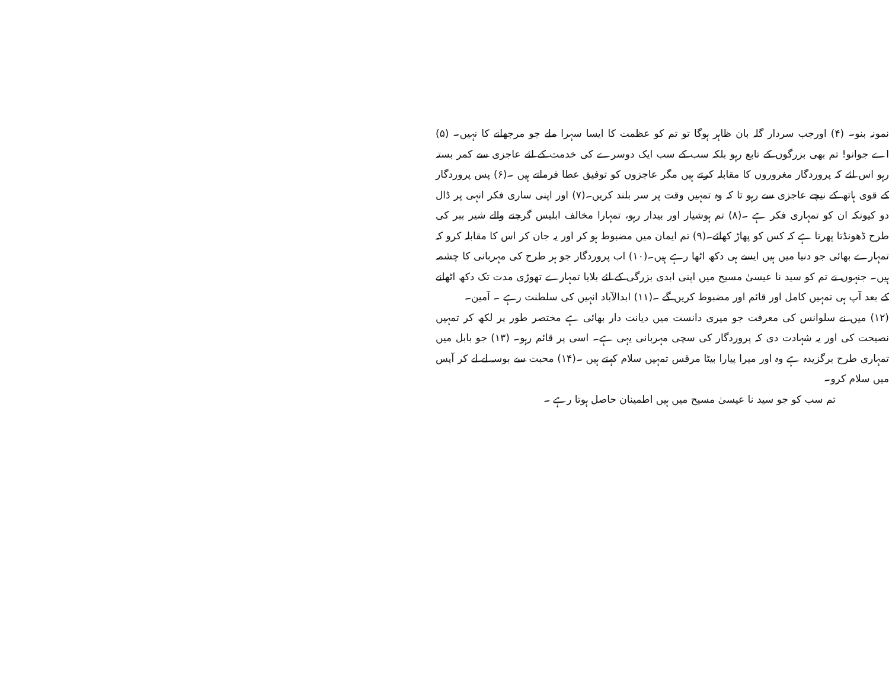نمونہ بنو۔ (۴) اورجب سردار گلہ بان ظاہر ہوگا تو تم کو عظمت کا ایسا سہرا ملے جو مرجھانے کا نہیں۔ (۵) اے جوانو! تم بھی بزرگوں کے تابع رہو بلکہ سب کے سب ایک دوسرے کی خدمت کے لئے عاجزی سے کمر بستہ رہو اس لئے کہ پروردگار مغروروں کا مقابلہ کرتے ہیں مگر عاجزوں کو توفیق عطا فرماتے ہیں ۔(۶) پس پروردگار کے قوی ہاتھ کے نیچے عاجزی سے رہو تا کہ وہ تمہیں وقت پر سر بلند کریں۔(۷) اور اپنی ساری فکر انہی پر ڈال دو کیونکہ ان کو تمہاری فکر ہے ۔(۸) تم ہوشیار اور بیدار رہو، تمہارا مخالف ابلیس گرجنے والے شیر ببر کی طرح ڈھونڈتا پھرتا ہے کہ کس کو پھاڑ کھائے۔(۹) تم ایمان میں مضبوط ہو کر اور یہ جان کر اس کا مقابلہ کرو کہ تمہارے بھائی جو دنیا میں ہیں ایسے ہی دکھ اٹھا رہے ہیں۔(۱۰) اب پروردگار جو ہر طرح کی مہربانی کا چشمہ ہیں۔ جنہوں نے تم کو سید نا عیسیٰ مسیح میں اپنی ابدی بزرگی کے لئے بلایا تمہارے تھوڑی مدت تک دکھ اٹھانے کے بعد آپ ہی تمہیں کامل اور قائم اور مضبوط کریں گے ۔(۱۱) ابدالآباد انہیں کی سلطنت رہے ۔ آمین۔
(۱۲) میں نے سلوانس کی معرفت جو میری دانست میں دیانت دار بھائی ہے مختصر طور پر لکھ کر تمہیں نصیحت کی اور یہ شہادت دی کہ پروردگار کی سچی مہربانی یہی ہے۔ اسی پر قائم رہو۔ (۱۳) جو بابل میں تمہاری طرح برگزیدہ ہے وہ اور میرا پیارا بیٹا مرقس تمہیں سلام کہتے ہیں ۔(۱۴) محبت سے بوسہ لے لے کر آپس میں سلام کرو۔
تم سب کو جو سید نا عیسیٰ مسیح میں ہیں اطمینان حاصل ہوتا رہے ۔